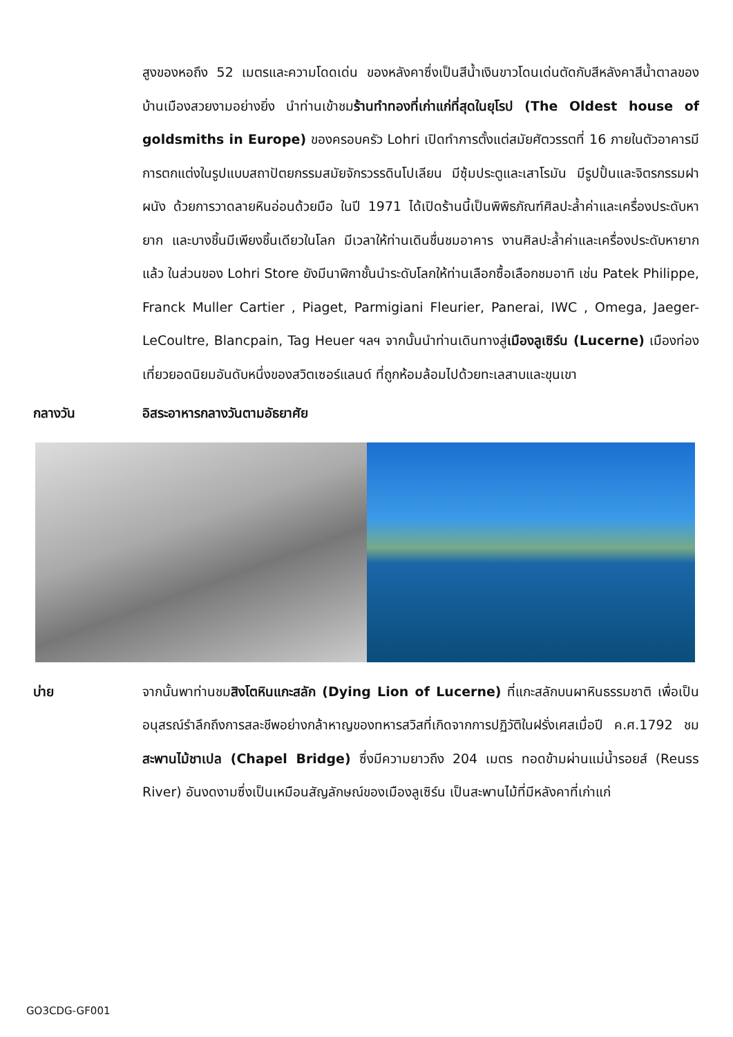สูงของหอถึง 52 เมตรและความโดดเด่น ของหลังคาซึ่งเป็นสีน้ำเงินขาวโดนเด่นตัดกับสีหลังคาสีน้ำตาลของบ้านเมืองสวยงามอย่างยิ่ง นำท่านเข้าชมร้านทำทองที่เก่าแก่ที่สุดในยุโรป (The Oldest house of goldsmiths in Europe) ของครอบครัว Lohri เปิดทำการตั้งแต่สมัยศัตวรรตที่ 16 ภายในตัวอาคารมีการตกแต่งในรูปแบบสถาปัตยกรรมสมัยจักรวรรดินโปเลียน มีซุ้มประตูและเสาโรมัน มีรูปปั้นและจิตรกรรมฝาผนัง ด้วยการวาดลายหินอ่อนด้วยมือ ในปี 1971 ได้เปิดร้านนี้เป็นพิพิธภัณฑ์ศิลปะล้ำค่าและเครื่องประดับหายาก และบางชิ้นมีเพียงชิ้นเดียวในโลก มีเวลาให้ท่านเดินชื่นชมอาคาร งานศิลปะล้ำค่าและเครื่องประดับหายากแล้ว ในส่วนของ Lohri Store ยังมีนาฬิกาชั้นนำระดับโลกให้ท่านเลือกซื้อเลือกชมอาทิ เช่น Patek Philippe, Franck Muller Cartier , Piaget, Parmigiani Fleurier, Panerai, IWC , Omega, Jaeger-LeCoultre, Blancpain, Tag Heuer ฯลฯ จากนั้นนำท่านเดินทางสู่เมืองลูเซิร์น (Lucerne) เมืองท่องเที่ยวยอดนิยมอันดับหนึ่งของสวิตเซอร์แลนด์ ที่ถูกห้อมล้อมไปด้วยทะเลสาบและขุนเขา
กลางวัน อิสระอาหารกลางวันตามอัธยาศัย
บ่าย จากนั้นพาท่านชมสิงโตหินแกะสลัก (Dying Lion of Lucerne) ที่แกะสลักบนผาหินธรรมชาติ เพื่อเป็นอนุสรณ์รำลึกถึงการสละชีพอย่างกล้าหาญของทหารสวิสที่เกิดจากการปฏิวัติในฝรั่งเศสเมื่อปี ค.ศ.1792 ชมสะพานไม้ชาเปล (Chapel Bridge) ซึ่งมีความยาวถึง 204 เมตร ทอดข้ามผ่านแม่น้ำรอยส์ (Reuss River) อันงดงามซึ่งเป็นเหมือนสัญลักษณ์ของเมืองลูเซิร์น เป็นสะพานไม้ที่มีหลังคาที่เก่าแก่
GO3CDG-GF001